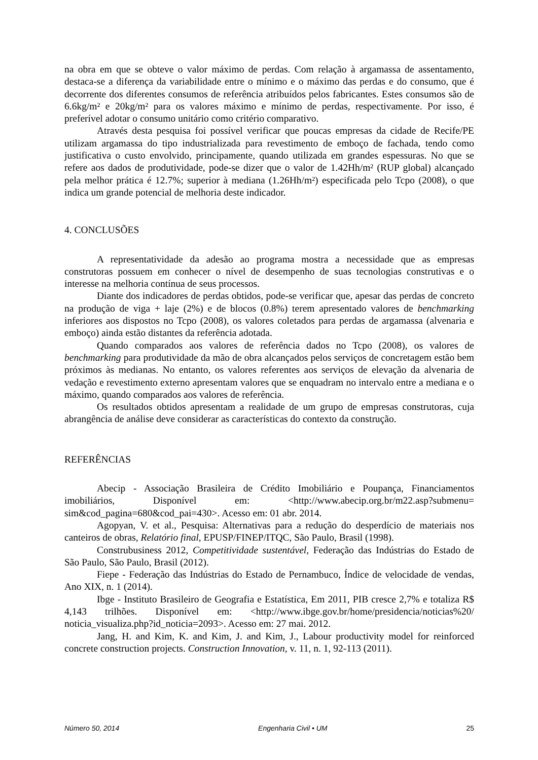na obra em que se obteve o valor máximo de perdas. Com relação à argamassa de assentamento, destaca-se a diferença da variabilidade entre o mínimo e o máximo das perdas e do consumo, que é decorrente dos diferentes consumos de referência atribuídos pelos fabricantes. Estes consumos são de 6.6kg/m² e 20kg/m² para os valores máximo e mínimo de perdas, respectivamente. Por isso, é preferível adotar o consumo unitário como critério comparativo.
Através desta pesquisa foi possível verificar que poucas empresas da cidade de Recife/PE utilizam argamassa do tipo industrializada para revestimento de emboço de fachada, tendo como justificativa o custo envolvido, principamente, quando utilizada em grandes espessuras. No que se refere aos dados de produtividade, pode-se dizer que o valor de 1.42Hh/m² (RUP global) alcançado pela melhor prática é 12.7%; superior à mediana (1.26Hh/m²) especificada pelo Tcpo (2008), o que indica um grande potencial de melhoria deste indicador.
4. CONCLUSÕES
A representatividade da adesão ao programa mostra a necessidade que as empresas construtoras possuem em conhecer o nível de desempenho de suas tecnologias construtivas e o interesse na melhoria contínua de seus processos.
Diante dos indicadores de perdas obtidos, pode-se verificar que, apesar das perdas de concreto na produção de viga + laje (2%) e de blocos (0.8%) terem apresentado valores de benchmarking inferiores aos dispostos no Tcpo (2008), os valores coletados para perdas de argamassa (alvenaria e emboço) ainda estão distantes da referência adotada.
Quando comparados aos valores de referência dados no Tcpo (2008), os valores de benchmarking para produtividade da mão de obra alcançados pelos serviços de concretagem estão bem próximos às medianas. No entanto, os valores referentes aos serviços de elevação da alvenaria de vedação e revestimento externo apresentam valores que se enquadram no intervalo entre a mediana e o máximo, quando comparados aos valores de referência.
Os resultados obtidos apresentam a realidade de um grupo de empresas construtoras, cuja abrangência de análise deve considerar as características do contexto da construção.
REFERÊNCIAS
Abecip - Associação Brasileira de Crédito Imobiliário e Poupança, Financiamentos imobiliários, Disponível em: <http://www.abecip.org.br/m22.asp?submenu= sim&cod_pagina=680&cod_pai=430>. Acesso em: 01 abr. 2014.
Agopyan, V. et al., Pesquisa: Alternativas para a redução do desperdício de materiais nos canteiros de obras, Relatório final, EPUSP/FINEP/ITQC, São Paulo, Brasil (1998).
Construbusiness 2012, Competitividade sustentável, Federação das Indústrias do Estado de São Paulo, São Paulo, Brasil (2012).
Fiepe - Federação das Indústrias do Estado de Pernambuco, Índice de velocidade de vendas, Ano XIX, n. 1 (2014).
Ibge - Instituto Brasileiro de Geografia e Estatística, Em 2011, PIB cresce 2,7% e totaliza R$ 4,143 trilhões. Disponível em: <http://www.ibge.gov.br/home/presidencia/noticias%20/ noticia_visualiza.php?id_noticia=2093>. Acesso em: 27 mai. 2012.
Jang, H. and Kim, K. and Kim, J. and Kim, J., Labour productivity model for reinforced concrete construction projects. Construction Innovation, v. 11, n. 1, 92-113 (2011).
Número 50, 2014 Engenharia Civil • UM 25